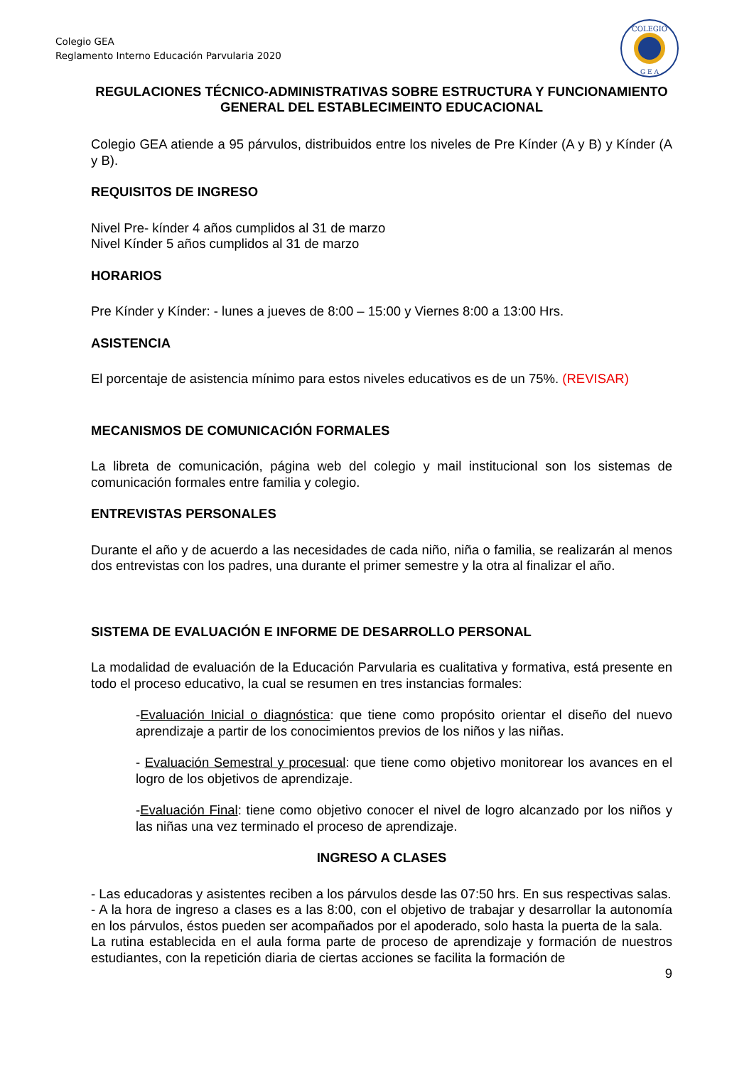Colegio GEA
Reglamento Interno Educación Parvularia 2020
COLEGIO
G E A
REGULACIONES TÉCNICO-ADMINISTRATIVAS SOBRE ESTRUCTURA Y FUNCIONAMIENTO GENERAL DEL ESTABLECIMEINTO EDUCACIONAL
Colegio GEA atiende a 95 párvulos, distribuidos entre los niveles de Pre Kínder (A y B) y Kínder (A y B).
REQUISITOS DE INGRESO
Nivel Pre- kínder 4 años cumplidos al 31 de marzo
Nivel Kínder 5 años cumplidos al 31 de marzo
HORARIOS
Pre Kínder y Kínder: - lunes a jueves de 8:00 – 15:00 y Viernes 8:00 a 13:00 Hrs.
ASISTENCIA
El porcentaje de asistencia mínimo para estos niveles educativos es de un 75%. (REVISAR)
MECANISMOS DE COMUNICACIÓN FORMALES
La libreta de comunicación, página web del colegio y mail institucional son los sistemas de comunicación formales entre familia y colegio.
ENTREVISTAS PERSONALES
Durante el año y de acuerdo a las necesidades de cada niño, niña o familia, se realizarán al menos dos entrevistas con los padres, una durante el primer semestre y la otra al finalizar el año.
SISTEMA DE EVALUACIÓN E INFORME DE DESARROLLO PERSONAL
La modalidad de evaluación de la Educación Parvularia es cualitativa y formativa, está presente en todo el proceso educativo, la cual se resumen en tres instancias formales:
-Evaluación Inicial o diagnóstica: que tiene como propósito orientar el diseño del nuevo aprendizaje a partir de los conocimientos previos de los niños y las niñas.
- Evaluación Semestral y procesual: que tiene como objetivo monitorear los avances en el logro de los objetivos de aprendizaje.
-Evaluación Final: tiene como objetivo conocer el nivel de logro alcanzado por los niños y las niñas una vez terminado el proceso de aprendizaje.
INGRESO A CLASES
- Las educadoras y asistentes reciben a los párvulos desde las 07:50 hrs. En sus respectivas salas.
- A la hora de ingreso a clases es a las 8:00, con el objetivo de trabajar y desarrollar la autonomía en los párvulos, éstos pueden ser acompañados por el apoderado, solo hasta la puerta de la sala.
La rutina establecida en el aula forma parte de proceso de aprendizaje y formación de nuestros estudiantes, con la repetición diaria de ciertas acciones se facilita la formación de
9